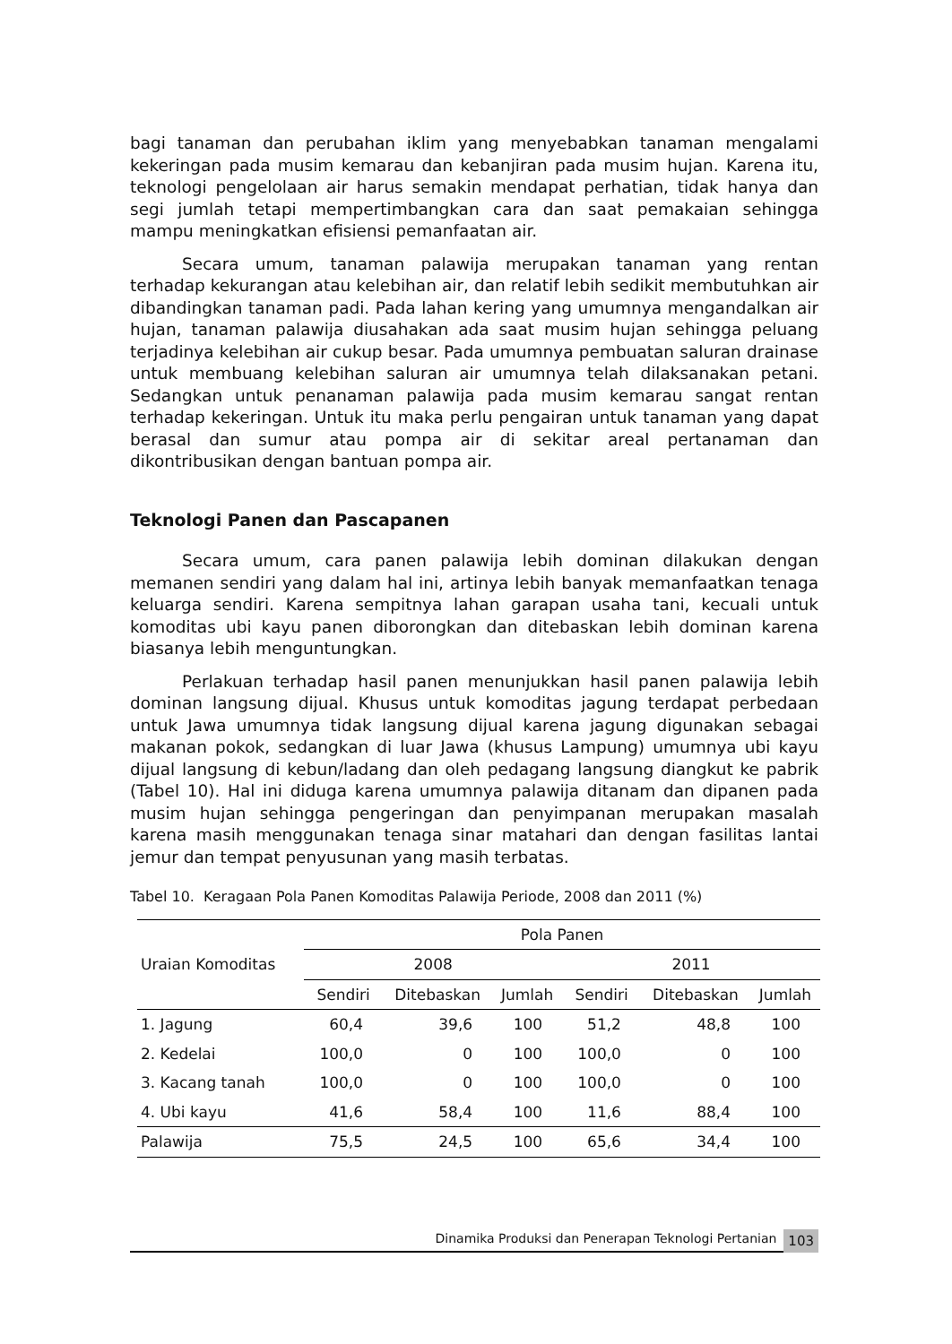bagi tanaman dan perubahan iklim yang menyebabkan tanaman mengalami kekeringan pada musim kemarau dan kebanjiran pada musim hujan. Karena itu, teknologi pengelolaan air harus semakin mendapat perhatian, tidak hanya dan segi jumlah tetapi mempertimbangkan cara dan saat pemakaian sehingga mampu meningkatkan efisiensi pemanfaatan air.
Secara umum, tanaman palawija merupakan tanaman yang rentan terhadap kekurangan atau kelebihan air, dan relatif lebih sedikit membutuhkan air dibandingkan tanaman padi. Pada lahan kering yang umumnya mengandalkan air hujan, tanaman palawija diusahakan ada saat musim hujan sehingga peluang terjadinya kelebihan air cukup besar. Pada umumnya pembuatan saluran drainase untuk membuang kelebihan saluran air umumnya telah dilaksanakan petani. Sedangkan untuk penanaman palawija pada musim kemarau sangat rentan terhadap kekeringan. Untuk itu maka perlu pengairan untuk tanaman yang dapat berasal dan sumur atau pompa air di sekitar areal pertanaman dan dikontribusikan dengan bantuan pompa air.
Teknologi Panen dan Pascapanen
Secara umum, cara panen palawija lebih dominan dilakukan dengan memanen sendiri yang dalam hal ini, artinya lebih banyak memanfaatkan tenaga keluarga sendiri. Karena sempitnya lahan garapan usaha tani, kecuali untuk komoditas ubi kayu panen diborongkan dan ditebaskan lebih dominan karena biasanya lebih menguntungkan.
Perlakuan terhadap hasil panen menunjukkan hasil panen palawija lebih dominan langsung dijual. Khusus untuk komoditas jagung terdapat perbedaan untuk Jawa umumnya tidak langsung dijual karena jagung digunakan sebagai makanan pokok, sedangkan di luar Jawa (khusus Lampung) umumnya ubi kayu dijual langsung di kebun/ladang dan oleh pedagang langsung diangkut ke pabrik (Tabel 10). Hal ini diduga karena umumnya palawija ditanam dan dipanen pada musim hujan sehingga pengeringan dan penyimpanan merupakan masalah karena masih menggunakan tenaga sinar matahari dan dengan fasilitas lantai jemur dan tempat penyusunan yang masih terbatas.
Tabel 10. Keragaan Pola Panen Komoditas Palawija Periode, 2008 dan 2011 (%)
| Uraian Komoditas | Pola Panen | | | | | |
| --- | --- | --- | --- | --- | --- | --- |
| | 2008 | | | 2011 | | |
| | Sendiri | Ditebaskan | Jumlah | Sendiri | Ditebaskan | Jumlah |
| 1. Jagung | 60,4 | 39,6 | 100 | 51,2 | 48,8 | 100 |
| 2. Kedelai | 100,0 | 0 | 100 | 100,0 | 0 | 100 |
| 3. Kacang tanah | 100,0 | 0 | 100 | 100,0 | 0 | 100 |
| 4. Ubi kayu | 41,6 | 58,4 | 100 | 11,6 | 88,4 | 100 |
| Palawija | 75,5 | 24,5 | 100 | 65,6 | 34,4 | 100 |
Dinamika Produksi dan Penerapan Teknologi Pertanian
103